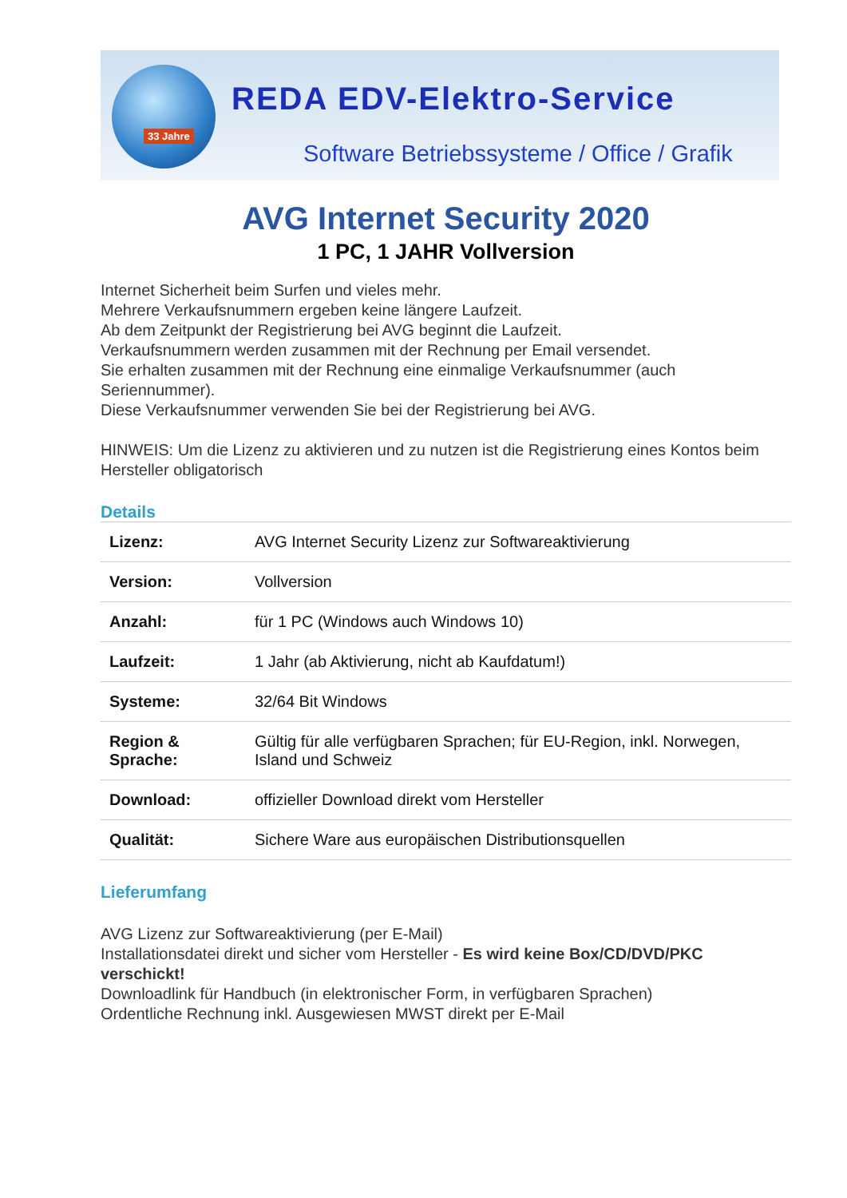33 Jahre
REDA EDV-Elektro-Service
Software Betriebssysteme / Office / Grafik
AVG Internet Security 2020
1 PC, 1 JAHR Vollversion
Internet Sicherheit beim Surfen und vieles mehr.
Mehrere Verkaufsnummern ergeben keine längere Laufzeit.
Ab dem Zeitpunkt der Registrierung bei AVG beginnt die Laufzeit.
Verkaufsnummern werden zusammen mit der Rechnung per Email versendet.
Sie erhalten zusammen mit der Rechnung eine einmalige Verkaufsnummer (auch Seriennummer).
Diese Verkaufsnummer verwenden Sie bei der Registrierung bei AVG.
HINWEIS: Um die Lizenz zu aktivieren und zu nutzen ist die Registrierung eines Kontos beim Hersteller obligatorisch
Details
| Lizenz: | AVG Internet Security Lizenz zur Softwareaktivierung |
| Version: | Vollversion |
| Anzahl: | für 1 PC (Windows auch Windows 10) |
| Laufzeit: | 1 Jahr (ab Aktivierung, nicht ab Kaufdatum!) |
| Systeme: | 32/64 Bit Windows |
| Region & Sprache: | Gültig für alle verfügbaren Sprachen; für EU-Region, inkl. Norwegen, Island und Schweiz |
| Download: | offizieller Download direkt vom Hersteller |
| Qualität: | Sichere Ware aus europäischen Distributionsquellen |
Lieferumfang
AVG Lizenz zur Softwareaktivierung (per E-Mail)
Installationsdatei direkt und sicher vom Hersteller - Es wird keine Box/CD/DVD/PKC verschickt!
Downloadlink für Handbuch (in elektronischer Form, in verfügbaren Sprachen)
Ordentliche Rechnung inkl. Ausgewiesen MWST direkt per E-Mail